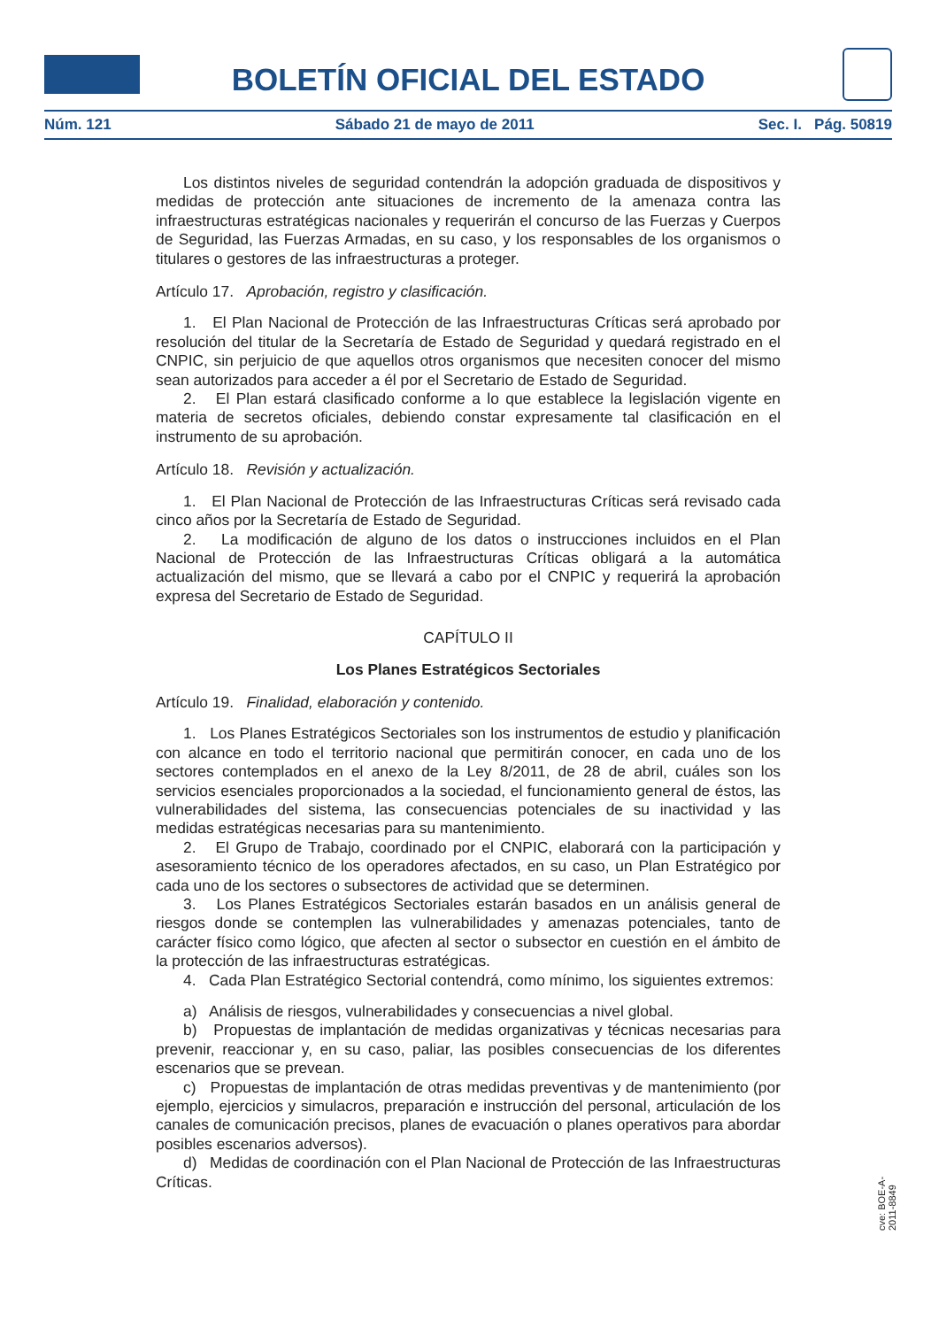BOLETÍN OFICIAL DEL ESTADO
Núm. 121 Sábado 21 de mayo de 2011 Sec. I. Pág. 50819
Los distintos niveles de seguridad contendrán la adopción graduada de dispositivos y medidas de protección ante situaciones de incremento de la amenaza contra las infraestructuras estratégicas nacionales y requerirán el concurso de las Fuerzas y Cuerpos de Seguridad, las Fuerzas Armadas, en su caso, y los responsables de los organismos o titulares o gestores de las infraestructuras a proteger.
Artículo 17. Aprobación, registro y clasificación.
1. El Plan Nacional de Protección de las Infraestructuras Críticas será aprobado por resolución del titular de la Secretaría de Estado de Seguridad y quedará registrado en el CNPIC, sin perjuicio de que aquellos otros organismos que necesiten conocer del mismo sean autorizados para acceder a él por el Secretario de Estado de Seguridad.
2. El Plan estará clasificado conforme a lo que establece la legislación vigente en materia de secretos oficiales, debiendo constar expresamente tal clasificación en el instrumento de su aprobación.
Artículo 18. Revisión y actualización.
1. El Plan Nacional de Protección de las Infraestructuras Críticas será revisado cada cinco años por la Secretaría de Estado de Seguridad.
2. La modificación de alguno de los datos o instrucciones incluidos en el Plan Nacional de Protección de las Infraestructuras Críticas obligará a la automática actualización del mismo, que se llevará a cabo por el CNPIC y requerirá la aprobación expresa del Secretario de Estado de Seguridad.
CAPÍTULO II
Los Planes Estratégicos Sectoriales
Artículo 19. Finalidad, elaboración y contenido.
1. Los Planes Estratégicos Sectoriales son los instrumentos de estudio y planificación con alcance en todo el territorio nacional que permitirán conocer, en cada uno de los sectores contemplados en el anexo de la Ley 8/2011, de 28 de abril, cuáles son los servicios esenciales proporcionados a la sociedad, el funcionamiento general de éstos, las vulnerabilidades del sistema, las consecuencias potenciales de su inactividad y las medidas estratégicas necesarias para su mantenimiento.
2. El Grupo de Trabajo, coordinado por el CNPIC, elaborará con la participación y asesoramiento técnico de los operadores afectados, en su caso, un Plan Estratégico por cada uno de los sectores o subsectores de actividad que se determinen.
3. Los Planes Estratégicos Sectoriales estarán basados en un análisis general de riesgos donde se contemplen las vulnerabilidades y amenazas potenciales, tanto de carácter físico como lógico, que afecten al sector o subsector en cuestión en el ámbito de la protección de las infraestructuras estratégicas.
4. Cada Plan Estratégico Sectorial contendrá, como mínimo, los siguientes extremos:
a) Análisis de riesgos, vulnerabilidades y consecuencias a nivel global.
b) Propuestas de implantación de medidas organizativas y técnicas necesarias para prevenir, reaccionar y, en su caso, paliar, las posibles consecuencias de los diferentes escenarios que se prevean.
c) Propuestas de implantación de otras medidas preventivas y de mantenimiento (por ejemplo, ejercicios y simulacros, preparación e instrucción del personal, articulación de los canales de comunicación precisos, planes de evacuación o planes operativos para abordar posibles escenarios adversos).
d) Medidas de coordinación con el Plan Nacional de Protección de las Infraestructuras Críticas.
cve: BOE-A-2011-8849